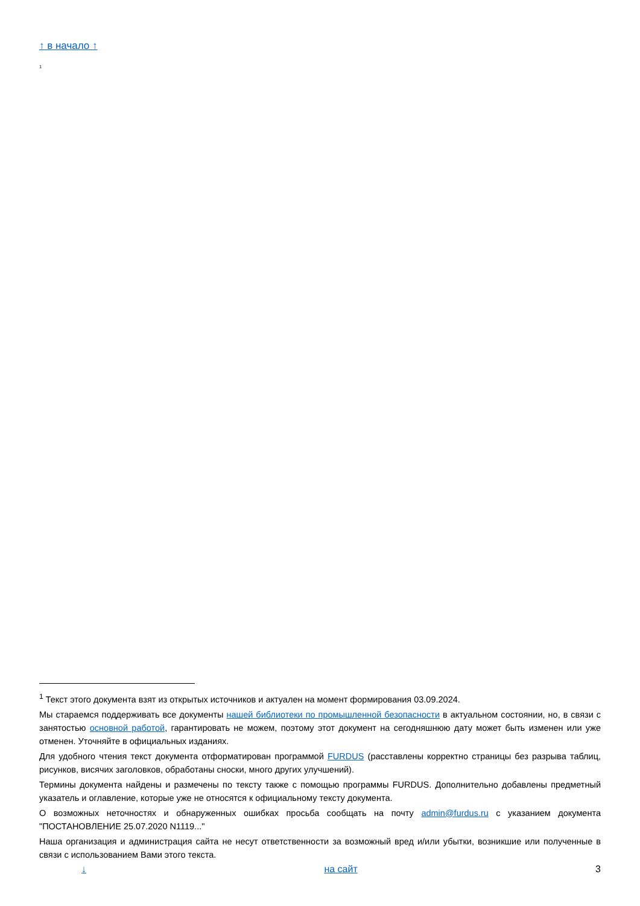↑ в начало ↑
<sup>1</sup>
<sup>1</sup> Текст этого документа взят из открытых источников и актуален на момент формирования 03.09.2024.
Мы стараемся поддерживать все документы нашей библиотеки по промышленной безопасности в актуальном состоянии, но, в связи с занятостью основной работой, гарантировать не можем, поэтому этот документ на сегодняшнюю дату может быть изменен или уже отменен. Уточняйте в официальных изданиях.
Для удобного чтения текст документа отформатирован программой FURDUS (расставлены корректно страницы без разрыва таблиц, рисунков, висячих заголовков, обработаны сноски, много других улучшений).
Термины документа найдены и размечены по тексту также с помощью программы FURDUS. Дополнительно добавлены предметный указатель и оглавление, которые уже не относятся к официальному тексту документа.
О возможных неточностях и обнаруженных ошибках просьба сообщать на почту admin@furdus.ru с указанием документа "ПОСТАНОВЛЕНИЕ 25.07.2020 N1119..."
Наша организация и администрация сайта не несут ответственности за возможный вред и/или убытки, возникшие или полученные в связи с использованием Вами этого текста.
↓ на сайт 3